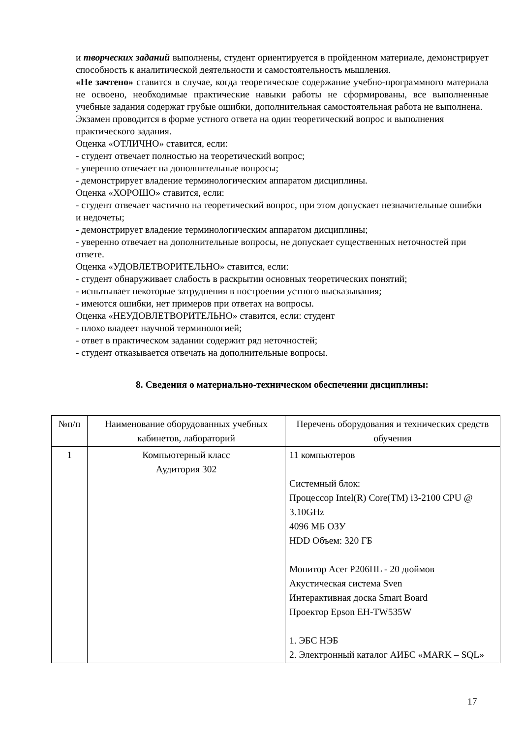и творческих заданий выполнены, студент ориентируется в пройденном материале, демонстрирует способность к аналитической деятельности и самостоятельность мышления.
«Не зачтено» ставится в случае, когда теоретическое содержание учебно-программного материала не освоено, необходимые практические навыки работы не сформированы, все выполненные учебные задания содержат грубые ошибки, дополнительная самостоятельная работа не выполнена.
Экзамен проводится в форме устного ответа на один теоретический вопрос и выполнения практического задания.
Оценка «ОТЛИЧНО» ставится, если:
- студент отвечает полностью на теоретический вопрос;
- уверенно отвечает на дополнительные вопросы;
- демонстрирует владение терминологическим аппаратом дисциплины.
Оценка «ХОРОШО» ставится, если:
- студент отвечает частично на теоретический вопрос, при этом допускает незначительные ошибки и недочеты;
- демонстрирует владение терминологическим аппаратом дисциплины;
- уверенно отвечает на дополнительные вопросы, не допускает существенных неточностей при ответе.
Оценка «УДОВЛЕТВОРИТЕЛЬНО» ставится, если:
- студент обнаруживает слабость в раскрытии основных теоретических понятий;
- испытывает некоторые затруднения в построении устного высказывания;
- имеются ошибки, нет примеров при ответах на вопросы.
Оценка «НЕУДОВЛЕТВОРИТЕЛЬНО» ставится, если: студент
- плохо владеет научной терминологией;
- ответ в практическом задании содержит ряд неточностей;
- студент отказывается отвечать на дополнительные вопросы.
8. Сведения о материально-техническом обеспечении дисциплины:
| №п/п | Наименование оборудованных учебных кабинетов, лабораторий | Перечень оборудования и технических средств обучения |
| 1 | Компьютерный класс Аудитория 302 | 11 компьютеров Системный блок: Процессор Intel(R) Core(TM) i3-2100 CPU @ 3.10GHz 4096 МБ ОЗУ HDD Объем: 320 ГБ Монитор Acer P206HL - 20 дюймов Акустическая система Sven Интерактивная доска Smart Board Проектор Epson EH-TW535W 1. ЭБС НЭБ 2. Электронный каталог АИБС «MARK – SQL» |
17